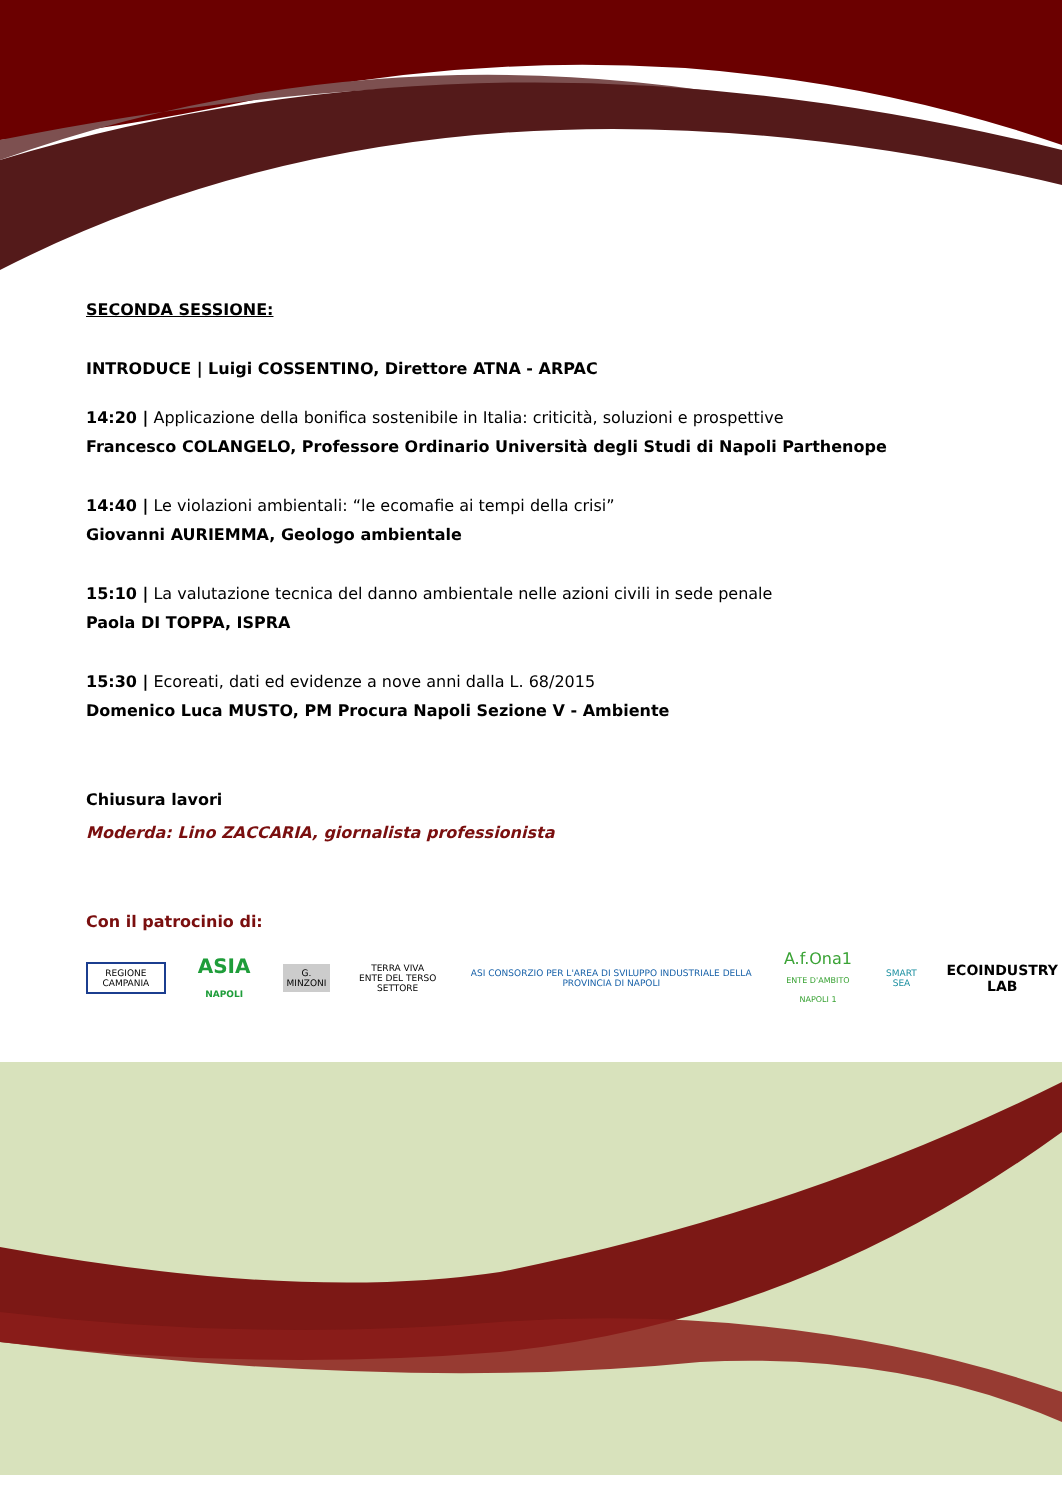SECONDA SESSIONE:
INTRODUCE | Luigi COSSENTINO, Direttore ATNA - ARPAC
14:20 | Applicazione della bonifica sostenibile in Italia: criticità, soluzioni e prospettive
Francesco COLANGELO, Professore Ordinario Università degli Studi di Napoli Parthenope
14:40 | Le violazioni ambientali: “le ecomafie ai tempi della crisi”
Giovanni AURIEMMA, Geologo ambientale
15:10 | La valutazione tecnica del danno ambientale nelle azioni civili in sede penale
Paola DI TOPPA, ISPRA
15:30 | Ecoreati, dati ed evidenze a nove anni dalla L. 68/2015
Domenico Luca MUSTO, PM Procura Napoli Sezione V - Ambiente
Chiusura lavori
Moderda: Lino ZACCARIA, giornalista professionista
Con il patrocinio di:
REGIONE CAMPANIA ASIA NAPOLI G. MINZONI TERRA VIVA
ENTE DEL TERSO SETTORE ASI CONSORZIO PER L'AREA DI SVILUPPO INDUSTRIALE DELLA PROVINCIA DI NAPOLI A.f.Ona1
ENTE D'AMBITO NAPOLI 1 SMART SEA ECOINDUSTRY
LAB